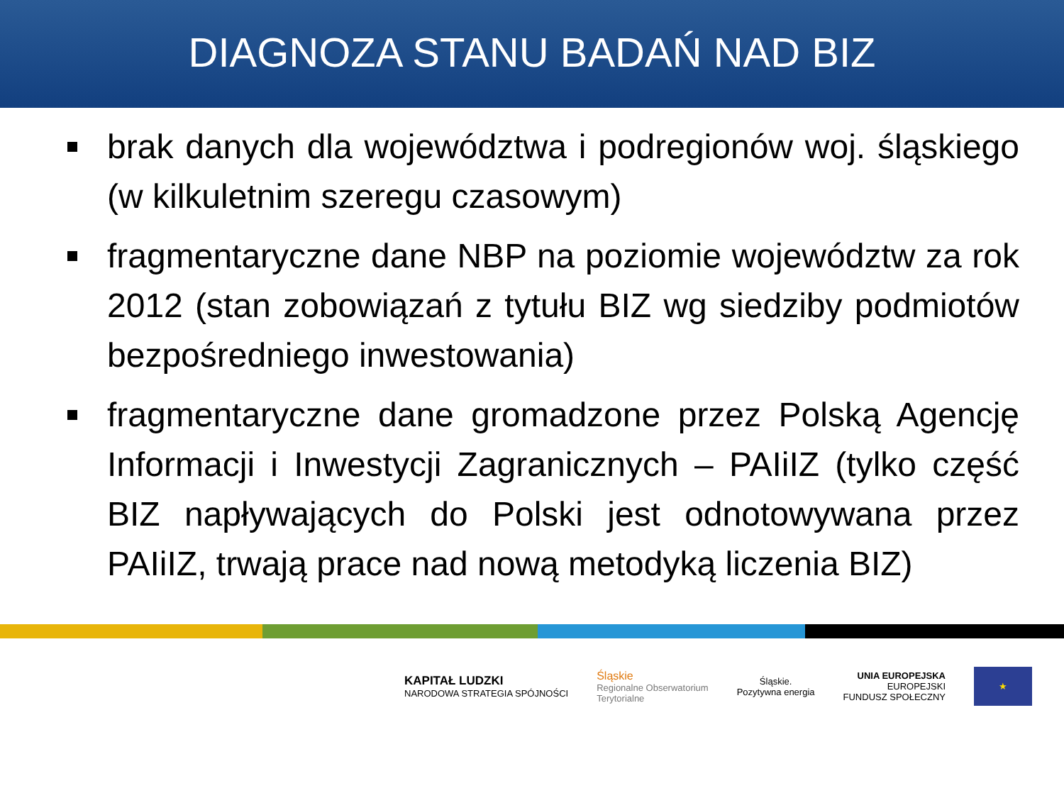DIAGNOZA STANU BADAŃ NAD BIZ
brak danych dla województwa i podregionów woj. śląskiego (w kilkuletnim szeregu czasowym)
fragmentaryczne dane NBP na poziomie województw za rok 2012 (stan zobowiązań z tytułu BIZ wg siedziby podmiotów bezpośredniego inwestowania)
fragmentaryczne dane gromadzone przez Polską Agencję Informacji i Inwestycji Zagranicznych – PAIiIZ (tylko część BIZ napływających do Polski jest odnotowywana przez PAIiIZ, trwają prace nad nową metodyką liczenia BIZ)
KAPITAŁ LUDZKI
NARODOWA STRATEGIA SPÓJNOŚCI
Śląskie
Regionalne Obserwatorium
Terytorialne
Śląskie.
Pozytywna energia
UNIA EUROPEJSKA
EUROPEJSKI
FUNDUSZ SPOŁECZNY
★